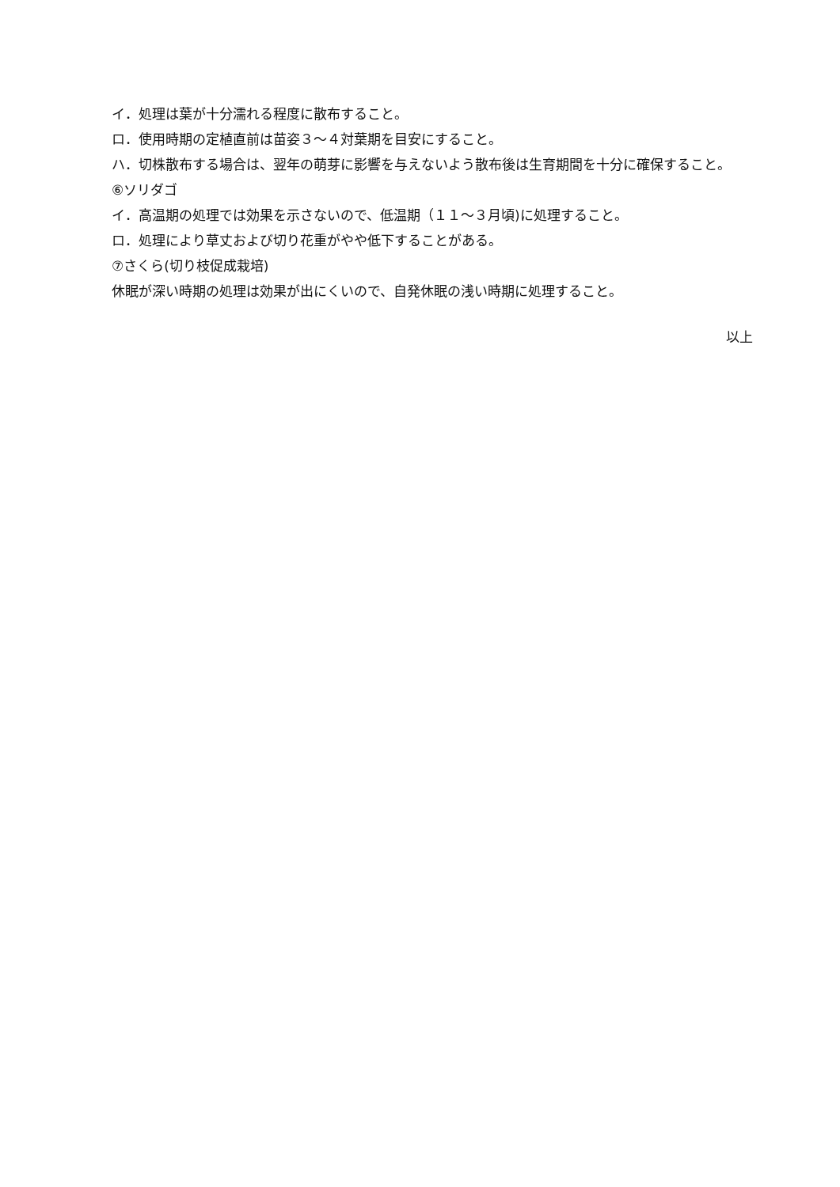イ．処理は葉が十分濡れる程度に散布すること。
ロ．使用時期の定植直前は苗姿３～４対葉期を目安にすること。
ハ．切株散布する場合は、翌年の萌芽に影響を与えないよう散布後は生育期間を十分に確保すること。
⑥ソリダゴ
イ．高温期の処理では効果を示さないので、低温期（１１～３月頃)に処理すること。
ロ．処理により草丈および切り花重がやや低下することがある。
⑦さくら(切り枝促成栽培)
休眠が深い時期の処理は効果が出にくいので、自発休眠の浅い時期に処理すること。
以上